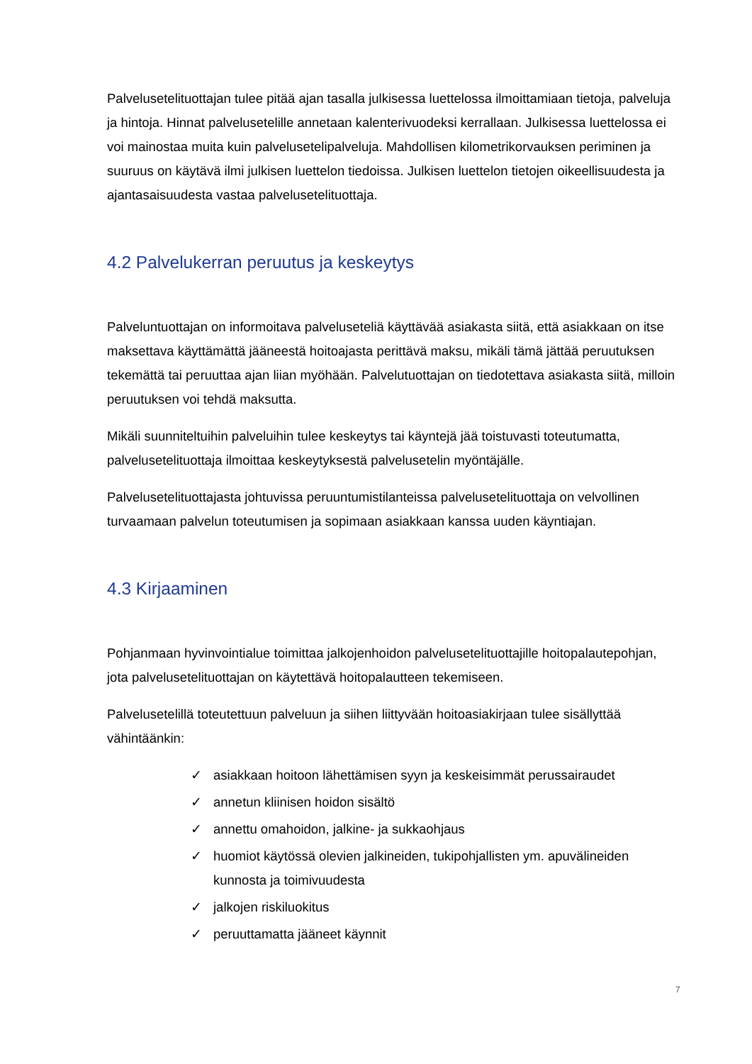Palvelusetelituottajan tulee pitää ajan tasalla julkisessa luettelossa ilmoittamiaan tietoja, palveluja ja hintoja. Hinnat palvelusetelille annetaan kalenterivuodeksi kerrallaan. Julkisessa luettelossa ei voi mainostaa muita kuin palvelusetelipalveluja. Mahdollisen kilometrikorvauksen periminen ja suuruus on käytävä ilmi julkisen luettelon tiedoissa. Julkisen luettelon tietojen oikeellisuudesta ja ajantasaisuudesta vastaa palvelusetelituottaja.
4.2 Palvelukerran peruutus ja keskeytys
Palveluntuottajan on informoitava palveluseteliä käyttävää asiakasta siitä, että asiakkaan on itse maksettava käyttämättä jääneestä hoitoajasta perittävä maksu, mikäli tämä jättää peruutuksen tekemättä tai peruuttaa ajan liian myöhään. Palvelutuottajan on tiedotettava asiakasta siitä, milloin peruutuksen voi tehdä maksutta.
Mikäli suunniteltuihin palveluihin tulee keskeytys tai käyntejä jää toistuvasti toteutumatta, palvelusetelituottaja ilmoittaa keskeytyksestä palvelusetelin myöntäjälle.
Palvelusetelituottajasta johtuvissa peruuntumistilanteissa palvelusetelituottaja on velvollinen turvaamaan palvelun toteutumisen ja sopimaan asiakkaan kanssa uuden käyntiajan.
4.3 Kirjaaminen
Pohjanmaan hyvinvointialue toimittaa jalkojenhoidon palvelusetelituottajille hoitopalautepohjan, jota palvelusetelituottajan on käytettävä hoitopalautteen tekemiseen.
Palvelusetelillä toteutettuun palveluun ja siihen liittyvään hoitoasiakirjaan tulee sisällyttää vähintäänkin:
✓ asiakkaan hoitoon lähettämisen syyn ja keskeisimmät perussairaudet
✓ annetun kliinisen hoidon sisältö
✓ annettu omahoidon, jalkine- ja sukkaohjaus
✓ huomiot käytössä olevien jalkineiden, tukipohjallisten ym. apuvälineiden kunnosta ja toimivuudesta
✓ jalkojen riskiluokitus
✓ peruuttamatta jääneet käynnit
7